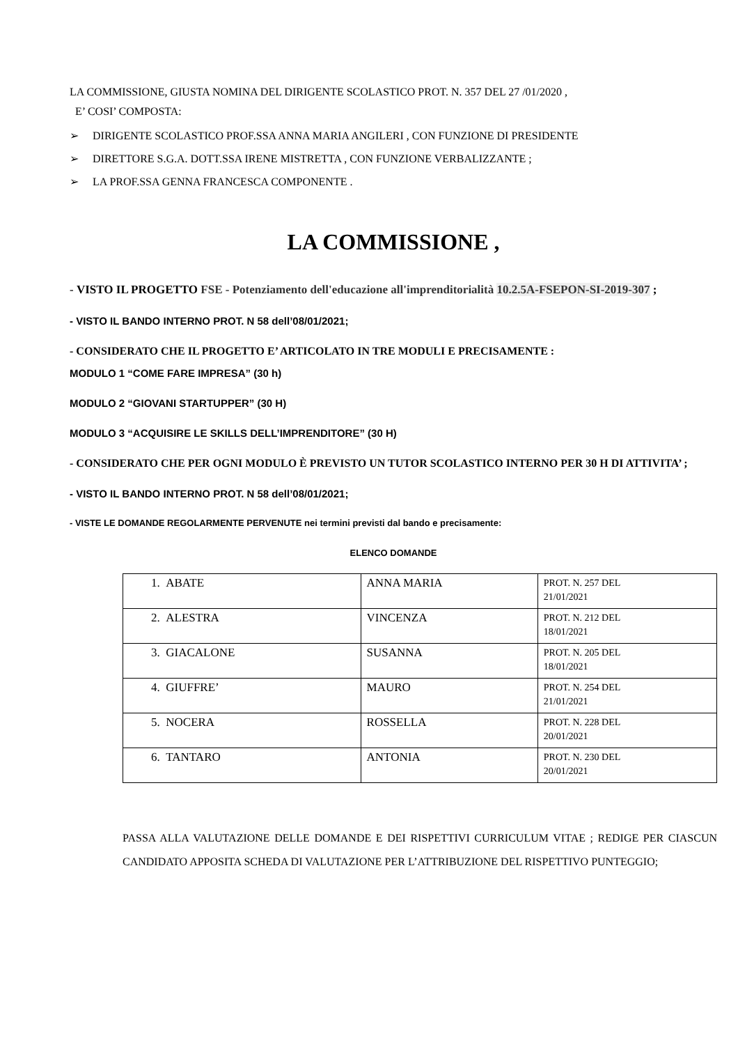LA COMMISSIONE, GIUSTA NOMINA DEL DIRIGENTE SCOLASTICO PROT. N. 357 DEL 27 /01/2020 ,
E’ COSI’ COMPOSTA:
➢ DIRIGENTE SCOLASTICO PROF.SSA ANNA MARIA ANGILERI , CON FUNZIONE DI PRESIDENTE
➢ DIRETTORE S.G.A. DOTT.SSA IRENE MISTRETTA , CON FUNZIONE VERBALIZZANTE ;
➢ LA PROF.SSA GENNA FRANCESCA COMPONENTE .
LA COMMISSIONE ,
- VISTO IL PROGETTO FSE - Potenziamento dell'educazione all'imprenditorialità 10.2.5A-FSEPON-SI-2019-307 ;
- VISTO IL BANDO INTERNO PROT. N 58 dell’08/01/2021;
- CONSIDERATO CHE IL PROGETTO E’ ARTICOLATO IN TRE MODULI E PRECISAMENTE :
MODULO 1 “COME FARE IMPRESA” (30 h)
MODULO 2 “GIOVANI STARTUPPER” (30 H)
MODULO 3 “ACQUISIRE LE SKILLS DELL’IMPRENDITORE” (30 H)
- CONSIDERATO CHE PER OGNI MODULO È PREVISTO UN TUTOR SCOLASTICO INTERNO PER 30 H DI ATTIVITA’ ;
- VISTO IL BANDO INTERNO PROT. N 58 dell’08/01/2021;
- VISTE LE DOMANDE REGOLARMENTE PERVENUTE nei termini previsti dal bando e precisamente:
ELENCO DOMANDE
| 1. ABATE | ANNA MARIA | PROT. N. 257 DEL 21/01/2021 |
| 2. ALESTRA | VINCENZA | PROT. N. 212 DEL 18/01/2021 |
| 3. GIACALONE | SUSANNA | PROT. N. 205 DEL 18/01/2021 |
| 4. GIUFFRE’ | MAURO | PROT. N. 254 DEL 21/01/2021 |
| 5. NOCERA | ROSSELLA | PROT. N. 228 DEL 20/01/2021 |
| 6. TANTARO | ANTONIA | PROT. N. 230 DEL 20/01/2021 |
PASSA ALLA VALUTAZIONE DELLE DOMANDE E DEI RISPETTIVI CURRICULUM VITAE ; REDIGE PER CIASCUN CANDIDATO APPOSITA SCHEDA DI VALUTAZIONE PER L’ATTRIBUZIONE DEL RISPETTIVO PUNTEGGIO;